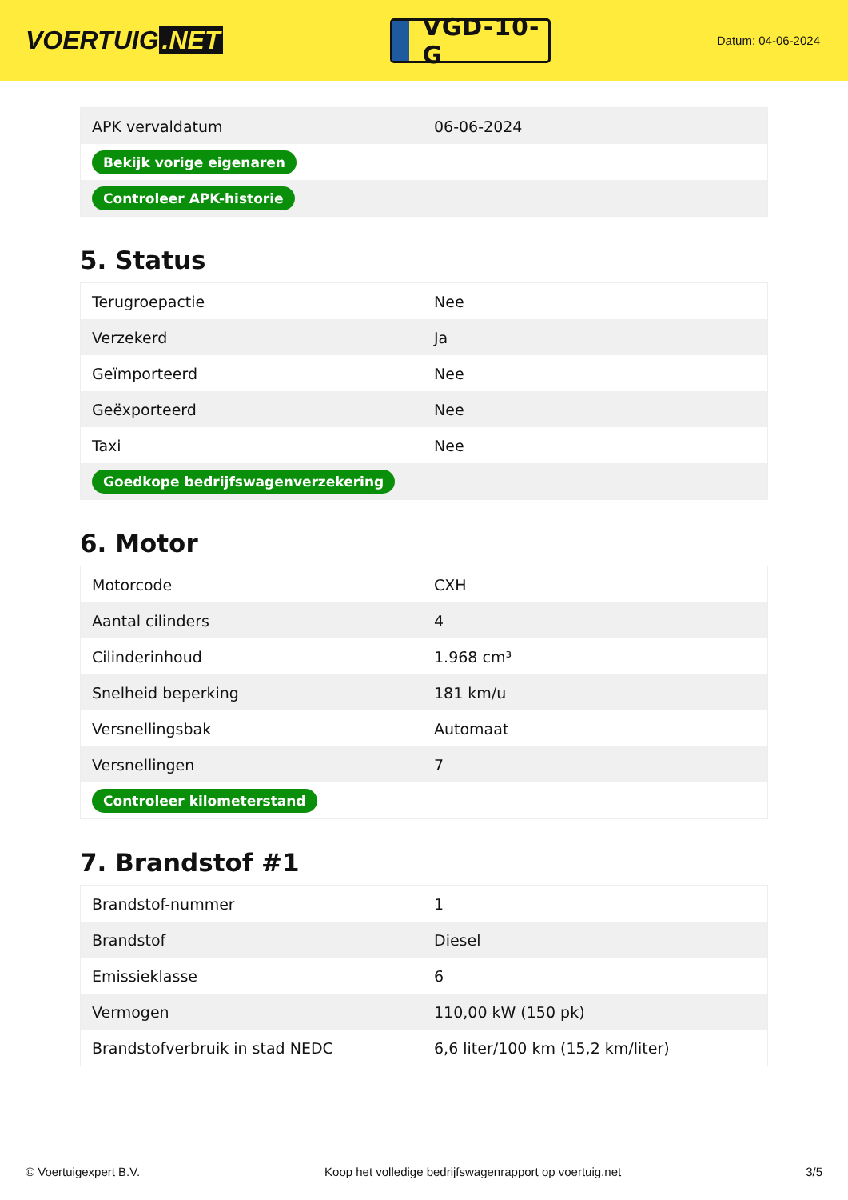VOERTUIG.NET
VGD-10-G
Datum: 04-06-2024
| APK vervaldatum | 06-06-2024 |
| Bekijk vorige eigenaren | |
| Controleer APK-historie | |
5. Status
| Terugroepactie | Nee |
| Verzekerd | Ja |
| Geïmporteerd | Nee |
| Geëxporteerd | Nee |
| Taxi | Nee |
| Goedkope bedrijfswagenverzekering | |
6. Motor
| Motorcode | CXH |
| Aantal cilinders | 4 |
| Cilinderinhoud | 1.968 cm³ |
| Snelheid beperking | 181 km/u |
| Versnellingsbak | Automaat |
| Versnellingen | 7 |
| Controleer kilometerstand | |
7. Brandstof #1
| Brandstof-nummer | 1 |
| Brandstof | Diesel |
| Emissieklasse | 6 |
| Vermogen | 110,00 kW (150 pk) |
| Brandstofverbruik in stad NEDC | 6,6 liter/100 km (15,2 km/liter) |
© Voertuigexpert B.V. Koop het volledige bedrijfswagenrapport op voertuig.net 3/5